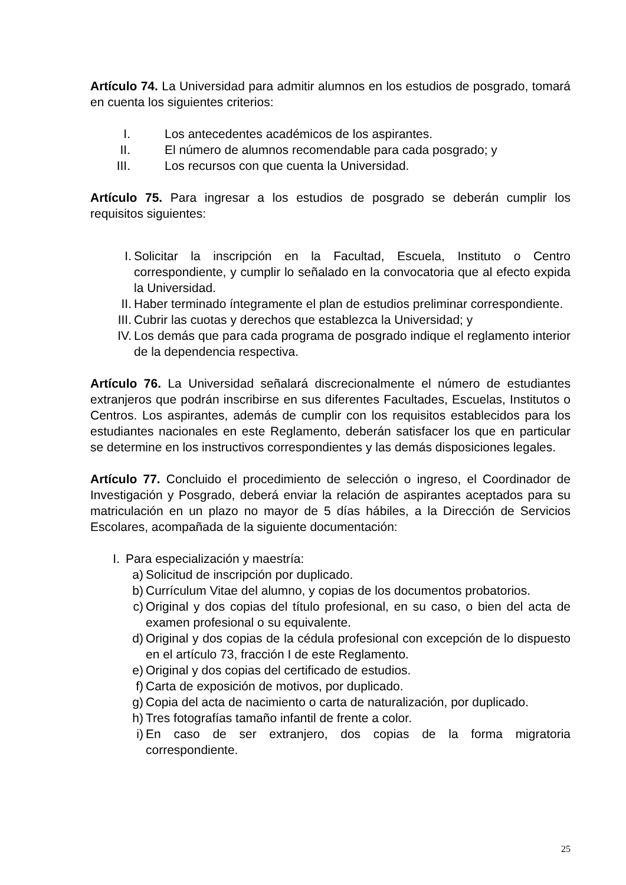Artículo 74. La Universidad para admitir alumnos en los estudios de posgrado, tomará en cuenta los siguientes criterios:
I. Los antecedentes académicos de los aspirantes.
II. El número de alumnos recomendable para cada posgrado; y
III. Los recursos con que cuenta la Universidad.
Artículo 75. Para ingresar a los estudios de posgrado se deberán cumplir los requisitos siguientes:
I. Solicitar la inscripción en la Facultad, Escuela, Instituto o Centro correspondiente, y cumplir lo señalado en la convocatoria que al efecto expida la Universidad.
II. Haber terminado íntegramente el plan de estudios preliminar correspondiente.
III. Cubrir las cuotas y derechos que establezca la Universidad; y
IV. Los demás que para cada programa de posgrado indique el reglamento interior de la dependencia respectiva.
Artículo 76. La Universidad señalará discrecionalmente el número de estudiantes extranjeros que podrán inscribirse en sus diferentes Facultades, Escuelas, Institutos o Centros. Los aspirantes, además de cumplir con los requisitos establecidos para los estudiantes nacionales en este Reglamento, deberán satisfacer los que en particular se determine en los instructivos correspondientes y las demás disposiciones legales.
Artículo 77. Concluido el procedimiento de selección o ingreso, el Coordinador de Investigación y Posgrado, deberá enviar la relación de aspirantes aceptados para su matriculación en un plazo no mayor de 5 días hábiles, a la Dirección de Servicios Escolares, acompañada de la siguiente documentación:
I. Para especialización y maestría:
a) Solicitud de inscripción por duplicado.
b) Currículum Vitae del alumno, y copias de los documentos probatorios.
c) Original y dos copias del título profesional, en su caso, o bien del acta de examen profesional o su equivalente.
d) Original y dos copias de la cédula profesional con excepción de lo dispuesto en el artículo 73, fracción I de este Reglamento.
e) Original y dos copias del certificado de estudios.
f) Carta de exposición de motivos, por duplicado.
g) Copia del acta de nacimiento o carta de naturalización, por duplicado.
h) Tres fotografías tamaño infantil de frente a color.
i) En caso de ser extranjero, dos copias de la forma migratoria correspondiente.
25